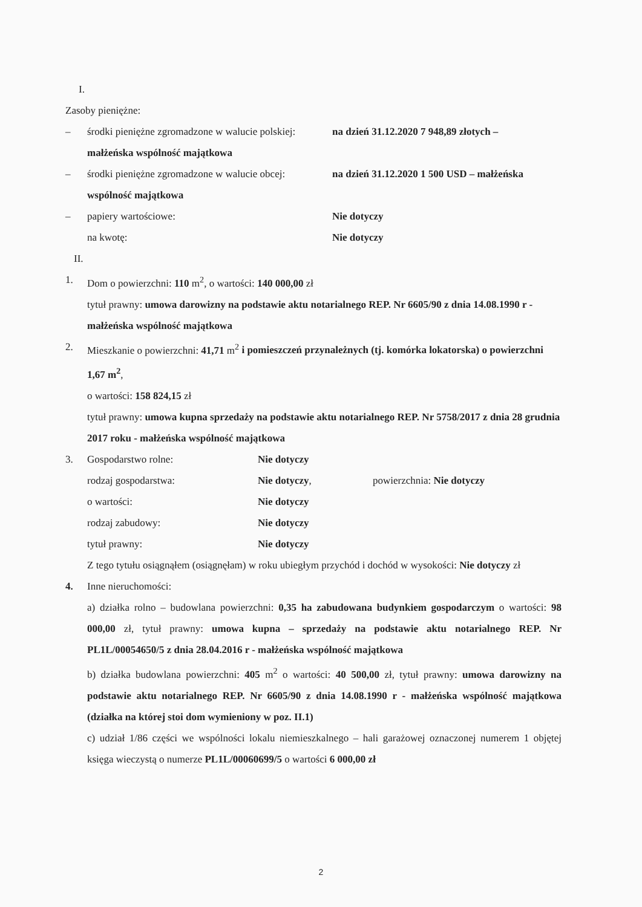I.
Zasoby pieniężne:
– środki pieniężne zgromadzone w walucie polskiej: na dzień 31.12.2020 7 948,89 złotych –
małżeńska wspólność majątkowa
– środki pieniężne zgromadzone w walucie obcej: na dzień 31.12.2020 1 500 USD – małżeńska
wspólność majątkowa
– papiery wartościowe: Nie dotyczy
na kwotę: Nie dotyczy
II.
1. Dom o powierzchni: 110 m<sup>2</sup>, o wartości: 140 000,00 zł
tytuł prawny: umowa darowizny na podstawie aktu notarialnego REP. Nr 6605/90 z dnia 14.08.1990 r - małżeńska wspólność majątkowa
2. Mieszkanie o powierzchni: 41,71 m<sup>2</sup> i pomieszczeń przynależnych (tj. komórka lokatorska) o powierzchni 1,67 m<sup>2</sup>,
o wartości: 158 824,15 zł
tytuł prawny: umowa kupna sprzedaży na podstawie aktu notarialnego REP. Nr 5758/2017 z dnia 28 grudnia 2017 roku - małżeńska wspólność majątkowa
3. Gospodarstwo rolne: Nie dotyczy
rodzaj gospodarstwa: Nie dotyczy, powierzchnia: Nie dotyczy
o wartości: Nie dotyczy
rodzaj zabudowy: Nie dotyczy
tytuł prawny: Nie dotyczy
Z tego tytułu osiągnąłem (osiągnęłam) w roku ubiegłym przychód i dochód w wysokości: Nie dotyczy zł
4. Inne nieruchomości:
a) działka rolno – budowlana powierzchni: 0,35 ha zabudowana budynkiem gospodarczym o wartości: 98 000,00 zł, tytuł prawny: umowa kupna – sprzedaży na podstawie aktu notarialnego REP. Nr PL1L/00054650/5 z dnia 28.04.2016 r - małżeńska wspólność majątkowa
b) działka budowlana powierzchni: 405 m<sup>2</sup> o wartości: 40 500,00 zł, tytuł prawny: umowa darowizny na podstawie aktu notarialnego REP. Nr 6605/90 z dnia 14.08.1990 r - małżeńska wspólność majątkowa (działka na której stoi dom wymieniony w poz. II.1)
c) udział 1/86 części we wspólności lokalu niemieszkalnego – hali garażowej oznaczonej numerem 1 objętej księga wieczystą o numerze PL1L/00060699/5 o wartości 6 000,00 zł
2